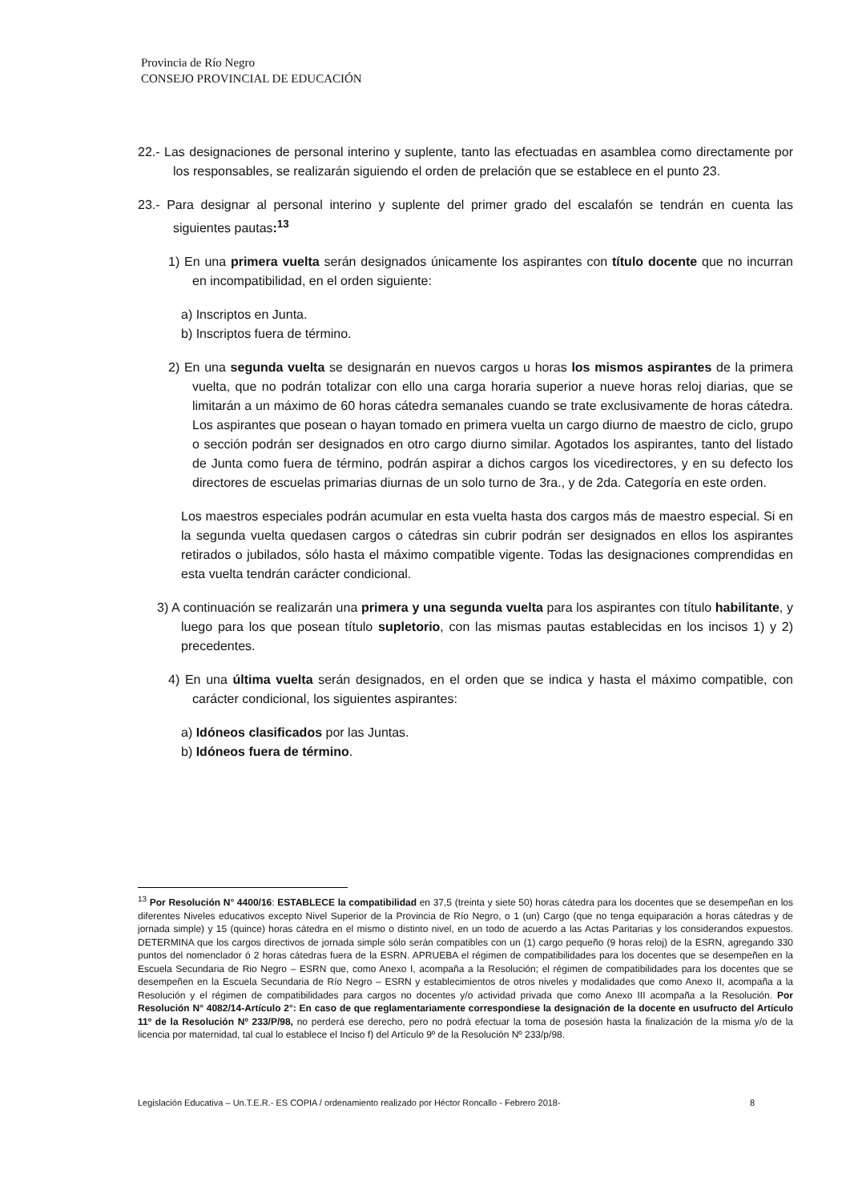Provincia de Río Negro
CONSEJO PROVINCIAL DE EDUCACIÓN
22.- Las designaciones de personal interino y suplente, tanto las efectuadas en asamblea como directamente por los responsables, se realizarán siguiendo el orden de prelación que se establece en el punto 23.
23.- Para designar al personal interino y suplente del primer grado del escalafón se tendrán en cuenta las siguientes pautas:<sup>13</sup>
1) En una primera vuelta serán designados únicamente los aspirantes con título docente que no incurran en incompatibilidad, en el orden siguiente:
a) Inscriptos en Junta.
b) Inscriptos fuera de término.
2) En una segunda vuelta se designarán en nuevos cargos u horas los mismos aspirantes de la primera vuelta, que no podrán totalizar con ello una carga horaria superior a nueve horas reloj diarias, que se limitarán a un máximo de 60 horas cátedra semanales cuando se trate exclusivamente de horas cátedra. Los aspirantes que posean o hayan tomado en primera vuelta un cargo diurno de maestro de ciclo, grupo o sección podrán ser designados en otro cargo diurno similar. Agotados los aspirantes, tanto del listado de Junta como fuera de término, podrán aspirar a dichos cargos los vicedirectores, y en su defecto los directores de escuelas primarias diurnas de un solo turno de 3ra., y de 2da. Categoría en este orden.
Los maestros especiales podrán acumular en esta vuelta hasta dos cargos más de maestro especial. Si en la segunda vuelta quedasen cargos o cátedras sin cubrir podrán ser designados en ellos los aspirantes retirados o jubilados, sólo hasta el máximo compatible vigente. Todas las designaciones comprendidas en esta vuelta tendrán carácter condicional.
3) A continuación se realizarán una primera y una segunda vuelta para los aspirantes con título habilitante, y luego para los que posean título supletorio, con las mismas pautas establecidas en los incisos 1) y 2) precedentes.
4) En una última vuelta serán designados, en el orden que se indica y hasta el máximo compatible, con carácter condicional, los siguientes aspirantes:
a) Idóneos clasificados por las Juntas.
b) Idóneos fuera de término.
<sup>13</sup> Por Resolución N° 4400/16: ESTABLECE la compatibilidad en 37,5 (treinta y siete 50) horas cátedra para los docentes que se desempeñan en los diferentes Niveles educativos excepto Nivel Superior de la Provincia de Río Negro, o 1 (un) Cargo (que no tenga equiparación a horas cátedras y de jornada simple) y 15 (quince) horas cátedra en el mismo o distinto nivel, en un todo de acuerdo a las Actas Paritarias y los considerandos expuestos. DETERMINA que los cargos directivos de jornada simple sólo serán compatibles con un (1) cargo pequeño (9 horas reloj) de la ESRN, agregando 330 puntos del nomenclador ó 2 horas cátedras fuera de la ESRN. APRUEBA el régimen de compatibilidades para los docentes que se desempeñen en la Escuela Secundaria de Rio Negro – ESRN que, como Anexo I, acompaña a la Resolución; el régimen de compatibilidades para los docentes que se desempeñen en la Escuela Secundaria de Río Negro – ESRN y establecimientos de otros niveles y modalidades que como Anexo II, acompaña a la Resolución y el régimen de compatibilidades para cargos no docentes y/o actividad privada que como Anexo III acompaña a la Resolución. Por Resolución N° 4082/14-Artículo 2°: En caso de que reglamentariamente correspondiese la designación de la docente en usufructo del Artículo 11º de la Resolución Nº 233/P/98, no perderá ese derecho, pero no podrá efectuar la toma de posesión hasta la finalización de la misma y/o de la licencia por maternidad, tal cual lo establece el Inciso f) del Artículo 9º de la Resolución Nº 233/p/98.
Legislación Educativa – Un.T.E.R.- ES COPIA / ordenamiento realizado por Héctor Roncallo - Febrero 2018- 8